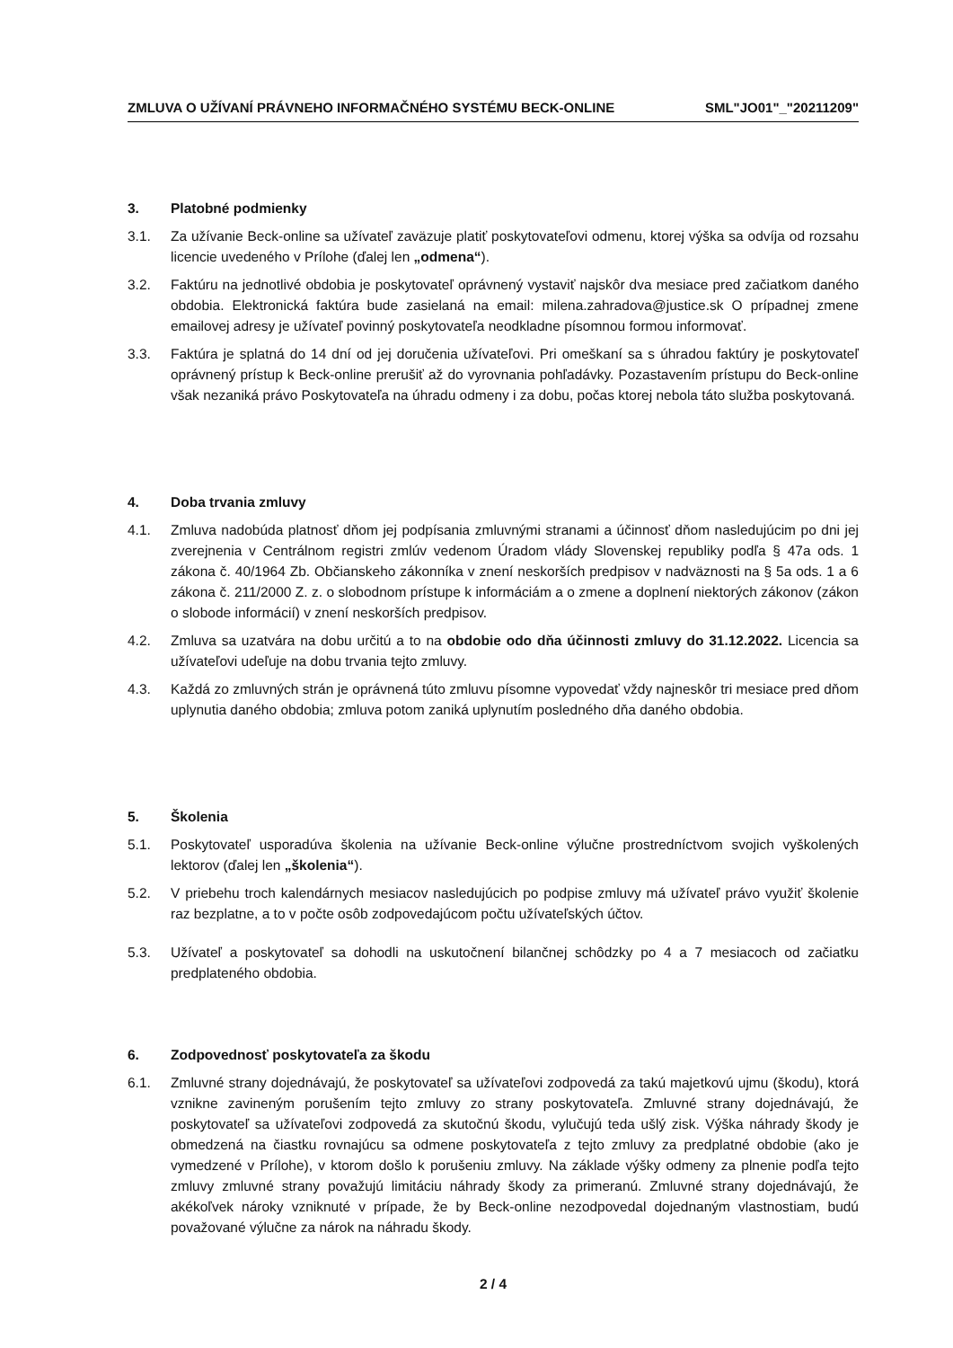ZMLUVA O UŽÍVANÍ PRÁVNEHO INFORMAČNÉHO SYSTÉMU BECK-ONLINE SML"JO01"_"20211209"
3. Platobné podmienky
3.1. Za užívanie Beck-online sa užívateľ zaväzuje platiť poskytovateľovi odmenu, ktorej výška sa odvíja od rozsahu licencie uvedeného v Prílohe (ďalej len „odmena“).
3.2. Faktúru na jednotlivé obdobia je poskytovateľ oprávnený vystaviť najskôr dva mesiace pred začiatkom daného obdobia. Elektronická faktúra bude zasielaná na email: milena.zahradova@justice.sk O prípadnej zmene emailovej adresy je užívateľ povinný poskytovateľa neodkladne písomnou formou informovať.
3.3. Faktúra je splatná do 14 dní od jej doručenia užívateľovi. Pri omeškaní sa s úhradou faktúry je poskytovateľ oprávnený prístup k Beck-online prerušiť až do vyrovnania pohľadávky. Pozastavením prístupu do Beck-online však nezaniká právo Poskytovateľa na úhradu odmeny i za dobu, počas ktorej nebola táto služba poskytovaná.
4. Doba trvania zmluvy
4.1. Zmluva nadobúda platnosť dňom jej podpísania zmluvnými stranami a účinnosť dňom nasledujúcim po dni jej zverejnenia v Centrálnom registri zmlúv vedenom Úradom vlády Slovenskej republiky podľa § 47a ods. 1 zákona č. 40/1964 Zb. Občianskeho zákonníka v znení neskorších predpisov v nadväznosti na § 5a ods. 1 a 6 zákona č. 211/2000 Z. z. o slobodnom prístupe k informáciám a o zmene a doplnení niektorých zákonov (zákon o slobode informácií) v znení neskorších predpisov.
4.2. Zmluva sa uzatvára na dobu určitú a to na obdobie odo dňa účinnosti zmluvy do 31.12.2022. Licencia sa užívateľovi udeľuje na dobu trvania tejto zmluvy.
4.3. Každá zo zmluvných strán je oprávnená túto zmluvu písomne vypovedať vždy najneskôr tri mesiace pred dňom uplynutia daného obdobia; zmluva potom zaniká uplynutím posledného dňa daného obdobia.
5. Školenia
5.1. Poskytovateľ usporadúva školenia na užívanie Beck-online výlučne prostredníctvom svojich vyškolených lektorov (ďalej len „školenia“).
5.2. V priebehu troch kalendárnych mesiacov nasledujúcich po podpise zmluvy má užívateľ právo využiť školenie raz bezplatne, a to v počte osôb zodpovedajúcom počtu užívateľských účtov.
5.3. Užívateľ a poskytovateľ sa dohodli na uskutočnení bilančnej schôdzky po 4 a 7 mesiacoch od začiatku predplateného obdobia.
6. Zodpovednosť poskytovateľa za škodu
6.1. Zmluvné strany dojednávajú, že poskytovateľ sa užívateľovi zodpovedá za takú majetkovú ujmu (škodu), ktorá vznikne zavineným porušením tejto zmluvy zo strany poskytovateľa. Zmluvné strany dojednávajú, že poskytovateľ sa užívateľovi zodpovedá za skutočnú škodu, vylučujú teda ušlý zisk. Výška náhrady škody je obmedzená na čiastku rovnajúcu sa odmene poskytovateľa z tejto zmluvy za predplatné obdobie (ako je vymedzené v Prílohe), v ktorom došlo k porušeniu zmluvy. Na základe výšky odmeny za plnenie podľa tejto zmluvy zmluvné strany považujú limitáciu náhrady škody za primeranú. Zmluvné strany dojednávajú, že akékoľvek nároky vzniknuté v prípade, že by Beck-online nezodpovedal dojednaným vlastnostiam, budú považované výlučne za nárok na náhradu škody.
2 / 4